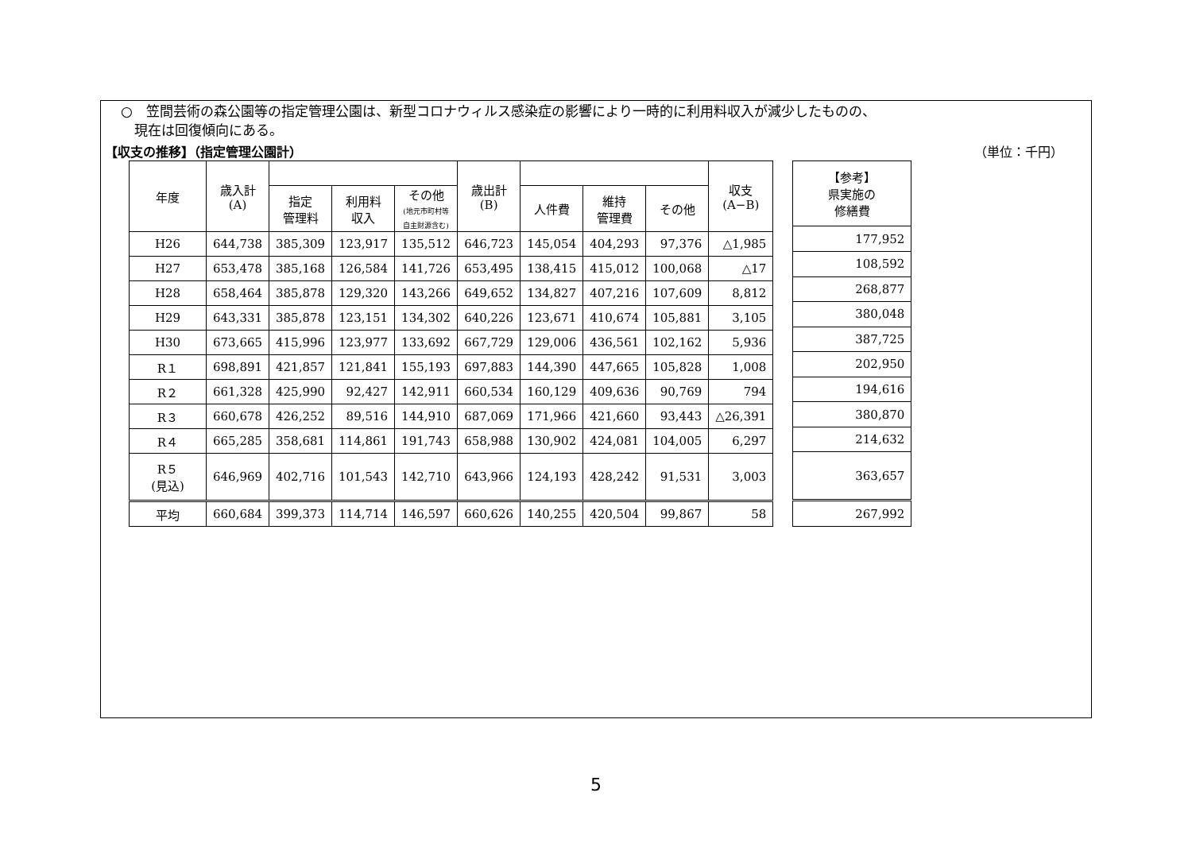○　笠間芸術の森公園等の指定管理公園は、新型コロナウィルス感染症の影響により一時的に利用料収入が減少したものの、
　現在は回復傾向にある。
【収支の推移】（指定管理公園計） （単位：千円）
| 年度 | 歳入計 (A) | | | | 歳出計 (B) | | | | 収支 (A−B) |
| --- | --- | --- | --- | --- | --- | --- | --- | --- | --- |
| | | 指定 管理料 | 利用料 収入 | その他 (地元市町村等 自主財源含む) | | 人件費 | 維持 管理費 | その他 | |
| H26 | 644,738 | 385,309 | 123,917 | 135,512 | 646,723 | 145,054 | 404,293 | 97,376 | △1,985 |
| H27 | 653,478 | 385,168 | 126,584 | 141,726 | 653,495 | 138,415 | 415,012 | 100,068 | △17 |
| H28 | 658,464 | 385,878 | 129,320 | 143,266 | 649,652 | 134,827 | 407,216 | 107,609 | 8,812 |
| H29 | 643,331 | 385,878 | 123,151 | 134,302 | 640,226 | 123,671 | 410,674 | 105,881 | 3,105 |
| H30 | 673,665 | 415,996 | 123,977 | 133,692 | 667,729 | 129,006 | 436,561 | 102,162 | 5,936 |
| R１ | 698,891 | 421,857 | 121,841 | 155,193 | 697,883 | 144,390 | 447,665 | 105,828 | 1,008 |
| R２ | 661,328 | 425,990 | 92,427 | 142,911 | 660,534 | 160,129 | 409,636 | 90,769 | 794 |
| R３ | 660,678 | 426,252 | 89,516 | 144,910 | 687,069 | 171,966 | 421,660 | 93,443 | △26,391 |
| R４ | 665,285 | 358,681 | 114,861 | 191,743 | 658,988 | 130,902 | 424,081 | 104,005 | 6,297 |
| R５ (見込) | 646,969 | 402,716 | 101,543 | 142,710 | 643,966 | 124,193 | 428,242 | 91,531 | 3,003 |
| 平均 | 660,684 | 399,373 | 114,714 | 146,597 | 660,626 | 140,255 | 420,504 | 99,867 | 58 |
| 【参考】 県実施の 修繕費 |
| --- |
| 177,952 |
| 108,592 |
| 268,877 |
| 380,048 |
| 387,725 |
| 202,950 |
| 194,616 |
| 380,870 |
| 214,632 |
| 363,657 |
| 267,992 |
5